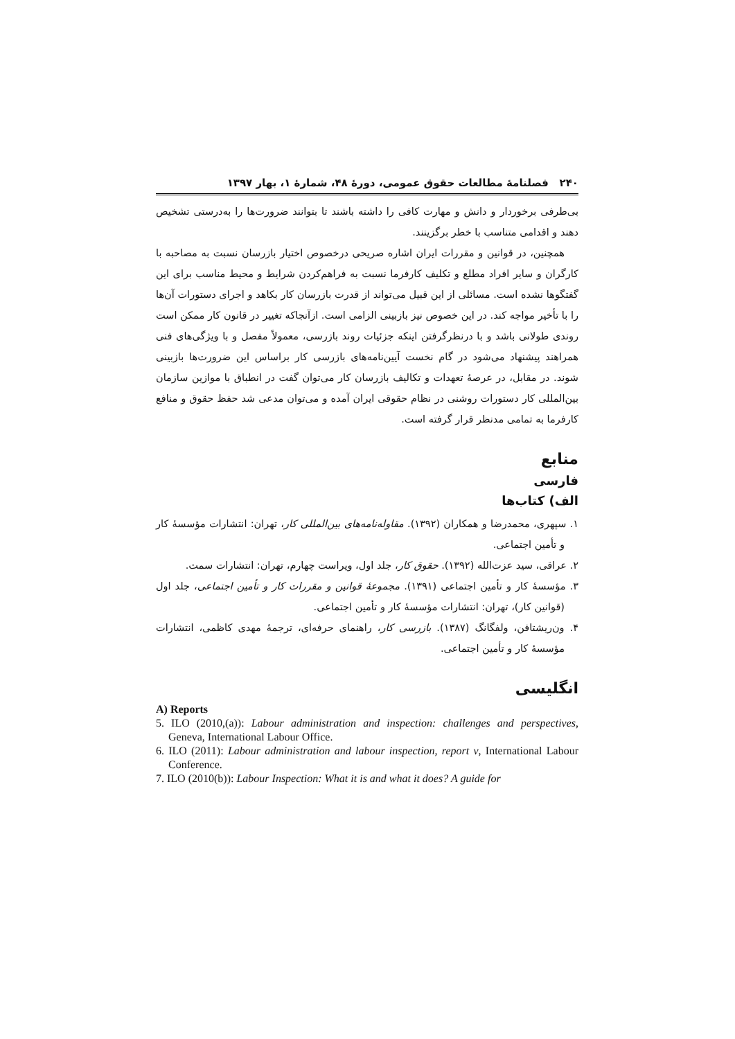۲۴۰ فصلنامهٔ مطالعات حقوق عمومی، دورهٔ ۴۸، شمارهٔ ۱، بهار ۱۳۹۷
بی‌طرفی برخوردار و دانش و مهارت کافی را داشته باشند تا بتوانند ضرورت‌ها را به‌درستی تشخیص دهند و اقدامی متناسب با خطر برگزینند.
همچنین، در قوانین و مقررات ایران اشاره صریحی درخصوص اختیار بازرسان نسبت به مصاحبه با کارگران و سایر افراد مطلع و تکلیف کارفرما نسبت به فراهم‌کردن شرایط و محیط مناسب برای این گفتگوها نشده است. مسائلی از این قبیل می‌تواند از قدرت بازرسان کار بکاهد و اجرای دستورات آن‌ها را با تأخیر مواجه کند. در این خصوص نیز بازبینی الزامی است. ازآنجاکه تغییر در قانون کار ممکن است روندی طولانی باشد و با درنظرگرفتن اینکه جزئیات روند بازرسی، معمولاً مفصل و با ویژگی‌های فنی همراهند پیشنهاد می‌شود در گام نخست آیین‌نامه‌های بازرسی کار براساس این ضرورت‌ها بازبینی شوند. در مقابل، در عرصهٔ تعهدات و تکالیف بازرسان کار می‌توان گفت در انطباق با موازین سازمان بین‌المللی کار دستورات روشنی در نظام حقوقی ایران آمده و می‌توان مدعی شد حفظ حقوق و منافع کارفرما به تمامی مدنظر قرار گرفته است.
منابع
فارسی
الف) کتاب‌ها
۱. سپهری، محمدرضا و همکاران (۱۳۹۲). مقاوله‌نامه‌های بین‌المللی کار، تهران: انتشارات مؤسسهٔ کار و تأمین اجتماعی.
۲. عراقی، سید عزت‌الله (۱۳۹۲). حقوق کار، جلد اول، ویراست چهارم، تهران: انتشارات سمت.
۳. مؤسسهٔ کار و تأمین اجتماعی (۱۳۹۱). مجموعهٔ قوانین و مقررات کار و تأمین اجتماعی، جلد اول (قوانین کار)، تهران: انتشارات مؤسسهٔ کار و تأمین اجتماعی.
۴. ون‌ریشتافن، ولفگانگ (۱۳۸۷). بازرسی کار، راهنمای حرفه‌ای، ترجمهٔ مهدی کاظمی، انتشارات مؤسسهٔ کار و تأمین اجتماعی.
انگلیسی
A) Reports
5. ILO (2010,(a)): Labour administration and inspection: challenges and perspectives, Geneva, International Labour Office.
6. ILO (2011): Labour administration and labour inspection, report v, International Labour Conference.
7. ILO (2010(b)): Labour Inspection: What it is and what it does? A guide for